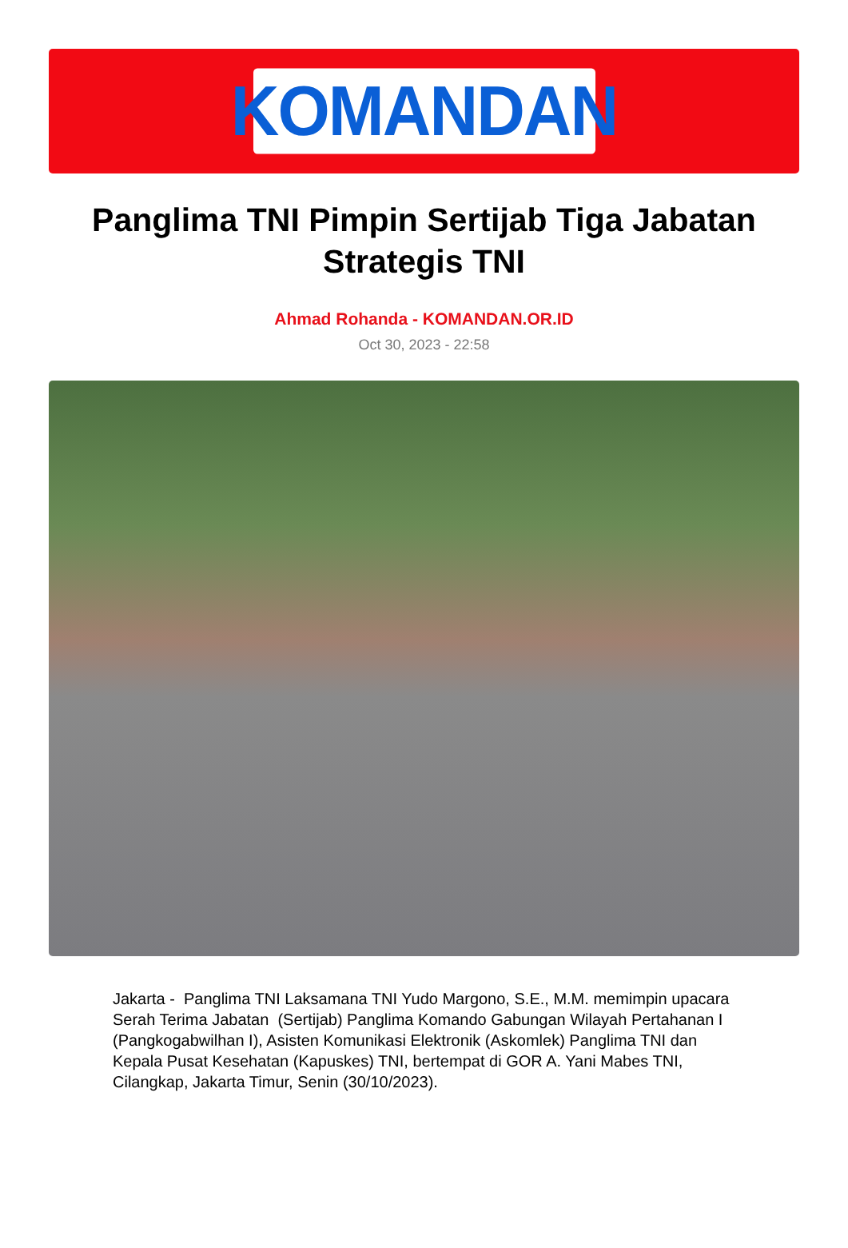KOMANDAN
Panglima TNI Pimpin Sertijab Tiga Jabatan Strategis TNI
Ahmad Rohanda - KOMANDAN.OR.ID
Oct 30, 2023 - 22:58
Jakarta - Panglima TNI Laksamana TNI Yudo Margono, S.E., M.M. memimpin upacara Serah Terima Jabatan (Sertijab) Panglima Komando Gabungan Wilayah Pertahanan I (Pangkogabwilhan I), Asisten Komunikasi Elektronik (Askomlek) Panglima TNI dan Kepala Pusat Kesehatan (Kapuskes) TNI, bertempat di GOR A. Yani Mabes TNI, Cilangkap, Jakarta Timur, Senin (30/10/2023).